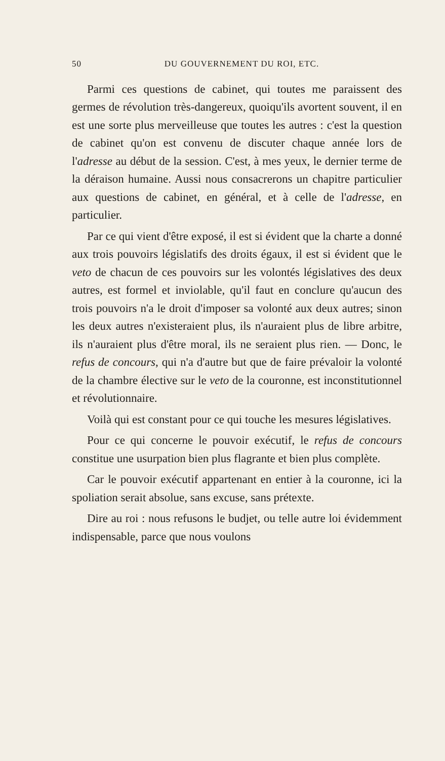50 DU GOUVERNEMENT DU ROI, ETC.
Parmi ces questions de cabinet, qui toutes me paraissent des germes de révolution très-dangereux, quoiqu'ils avortent souvent, il en est une sorte plus merveilleuse que toutes les autres : c'est la question de cabinet qu'on est convenu de discuter chaque année lors de l'adresse au début de la session. C'est, à mes yeux, le dernier terme de la déraison humaine. Aussi nous consacrerons un chapitre particulier aux questions de cabinet, en général, et à celle de l'adresse, en particulier.
Par ce qui vient d'être exposé, il est si évident que la charte a donné aux trois pouvoirs législatifs des droits égaux, il est si évident que le veto de chacun de ces pouvoirs sur les volontés législatives des deux autres, est formel et inviolable, qu'il faut en conclure qu'aucun des trois pouvoirs n'a le droit d'imposer sa volonté aux deux autres; sinon les deux autres n'existeraient plus, ils n'auraient plus de libre arbitre, ils n'auraient plus d'être moral, ils ne seraient plus rien. — Donc, le refus de concours, qui n'a d'autre but que de faire prévaloir la volonté de la chambre élective sur le veto de la couronne, est inconstitutionnel et révolutionnaire.
Voilà qui est constant pour ce qui touche les mesures législatives.
Pour ce qui concerne le pouvoir exécutif, le refus de concours constitue une usurpation bien plus flagrante et bien plus complète.
Car le pouvoir exécutif appartenant en entier à la couronne, ici la spoliation serait absolue, sans excuse, sans prétexte.
Dire au roi : nous refusons le budjet, ou telle autre loi évidemment indispensable, parce que nous voulons